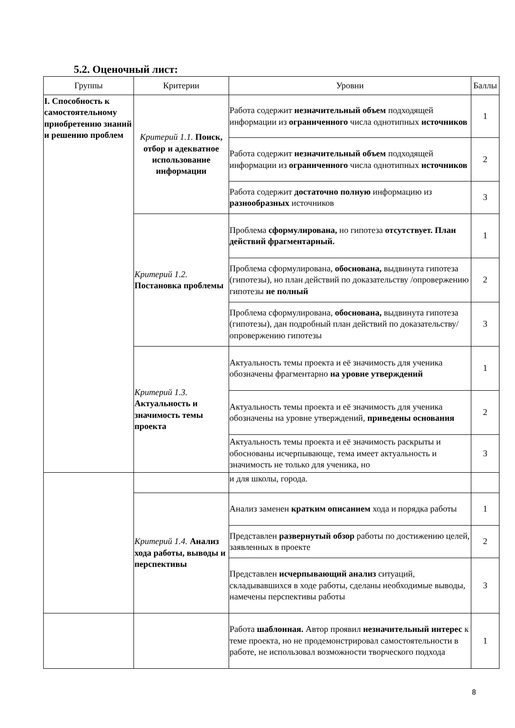5.2. Оценочный лист:
| Группы | Критерии | Уровни | Баллы |
| --- | --- | --- | --- |
| I. Способность к самостоятельному приобретению знаний и решению проблем | Критерий 1.1. Поиск, отбор и адекватное использование информации | Работа содержит незначительный объем подходящей информации из ограниченного числа однотипных источников | 1 |
| | | Работа содержит незначительный объем подходящей информации из ограниченного числа однотипных источников | 2 |
| | | Работа содержит достаточно полную информацию из разнообразных источников | 3 |
| | Критерий 1.2. Постановка проблемы | Проблема сформулирована, но гипотеза отсутствует. План действий фрагментарный. | 1 |
| | | Проблема сформулирована, обоснована, выдвинута гипотеза (гипотезы), но план действий по доказательству /опровержению гипотезы не полный | 2 |
| | | Проблема сформулирована, обоснована, выдвинута гипотеза (гипотезы), дан подробный план действий по доказательству/опровержению гипотезы | 3 |
| | Критерий 1.3. Актуальность и значимость темы проекта | Актуальность темы проекта и её значимость для ученика обозначены фрагментарно на уровне утверждений | 1 |
| | | Актуальность темы проекта и её значимость для ученика обозначены на уровне утверждений, приведены основания | 2 |
| | | Актуальность темы проекта и её значимость раскрыты и обоснованы исчерпывающе, тема имеет актуальность и значимость не только для ученика, но | 3 |
| | | и для школы, города. | |
| | Критерий 1.4. Анализ хода работы, выводы и перспективы | Анализ заменен кратким описанием хода и порядка работы | 1 |
| | | Представлен развернутый обзор работы по достижению целей, заявленных в проекте | 2 |
| | | Представлен исчерпывающий анализ ситуаций, складывавшихся в ходе работы, сделаны необходимые выводы, намечены перспективы работы | 3 |
| | | Работа шаблонная. Автор проявил незначительный интерес к теме проекта, но не продемонстрировал самостоятельности в работе, не использовал возможности творческого подхода | 1 |
8